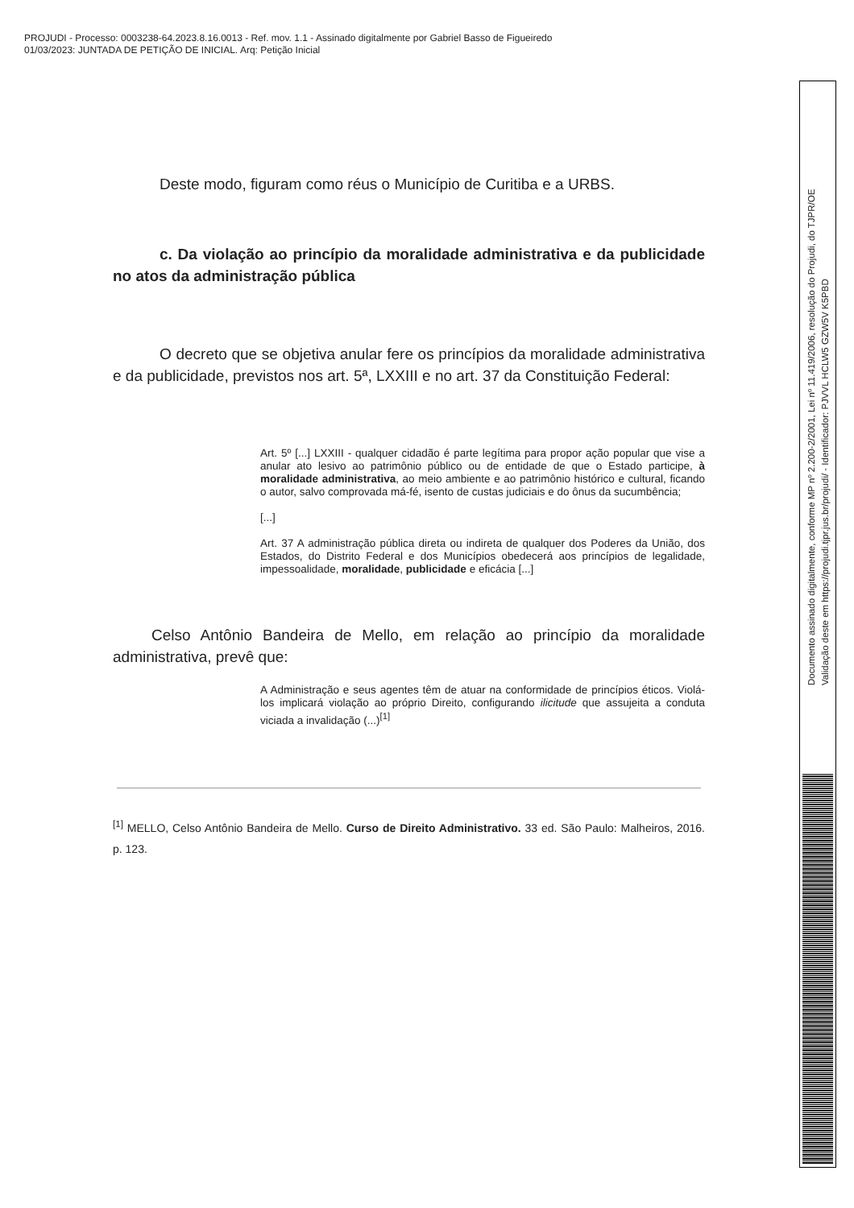PROJUDI - Processo: 0003238-64.2023.8.16.0013 - Ref. mov. 1.1 - Assinado digitalmente por Gabriel Basso de Figueiredo
01/03/2023: JUNTADA DE PETIÇÃO DE INICIAL. Arq: Petição Inicial
Deste modo, figuram como réus o Município de Curitiba e a URBS.
c. Da violação ao princípio da moralidade administrativa e da publicidade no atos da administração pública
O decreto que se objetiva anular fere os princípios da moralidade administrativa e da publicidade, previstos nos art. 5ª, LXXIII e no art. 37 da Constituição Federal:
Art. 5º [...] LXXIII - qualquer cidadão é parte legítima para propor ação popular que vise a anular ato lesivo ao patrimônio público ou de entidade de que o Estado participe, à moralidade administrativa, ao meio ambiente e ao patrimônio histórico e cultural, ficando o autor, salvo comprovada má-fé, isento de custas judiciais e do ônus da sucumbência;
[...]
Art. 37 A administração pública direta ou indireta de qualquer dos Poderes da União, dos Estados, do Distrito Federal e dos Municípios obedecerá aos princípios de legalidade, impessoalidade, moralidade, publicidade e eficácia [...]
Celso Antônio Bandeira de Mello, em relação ao princípio da moralidade administrativa, prevê que:
A Administração e seus agentes têm de atuar na conformidade de princípios éticos. Violá-los implicará violação ao próprio Direito, configurando ilicitude que assujeita a conduta viciada a invalidação (...)<sup>[1]</sup>
<sup>[1]</sup> MELLO, Celso Antônio Bandeira de Mello. Curso de Direito Administrativo. 33 ed. São Paulo: Malheiros, 2016. p. 123.
Documento assinado digitalmente, conforme MP nº 2.200-2/2001, Lei nº 11.419/2006, resolução do Projudi, do TJPR/OE
Validação deste em https://projudi.tjpr.jus.br/projudi/ - Identificador: PJVVL HCLW5 GZW5V K5PBD